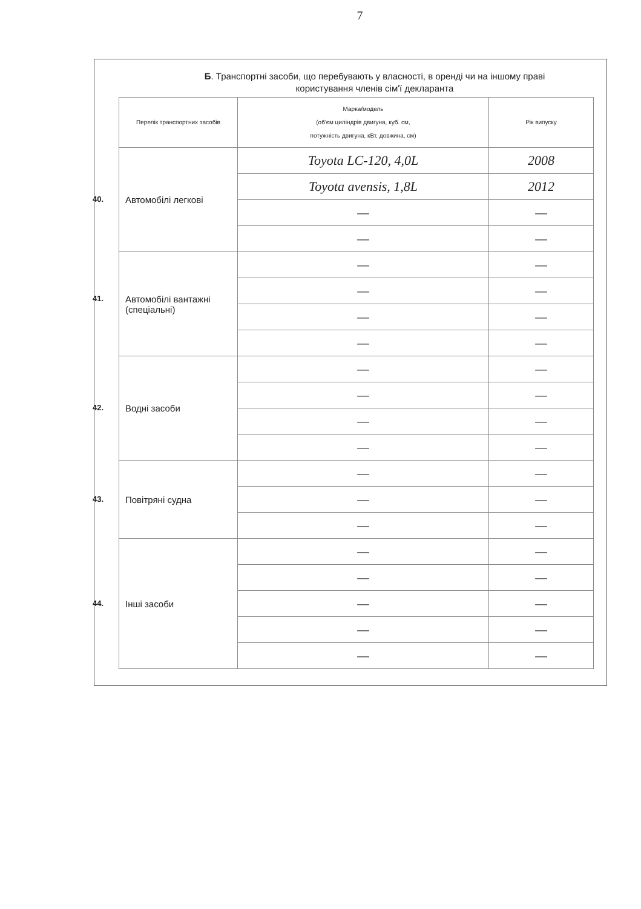7
Б. Транспортні засоби, що перебувають у власності, в оренді чи на іншому праві
користування членів сім'ї декларанта
| Перелік транспортних засобів | Марка/модель (об'єм циліндрів двигуна, куб. см, потужність двигуна, кВт, довжина, см) | Рік випуску |
| --- | --- | --- |
| 40. Автомобілі легкові | Toyota LC-120, 4,0L | 2008 |
| | Toyota avensis, 1,8L | 2012 |
| | — | — |
| | — | — |
| 41. Автомобілі вантажні (спеціальні) | — | — |
| | — | — |
| | — | — |
| | — | — |
| 42. Водні засоби | — | — |
| | — | — |
| | — | — |
| | — | — |
| 43. Повітряні судна | — | — |
| | — | — |
| | — | — |
| 44. Інші засоби | — | — |
| | — | — |
| | — | — |
| | — | — |
| | — | — |